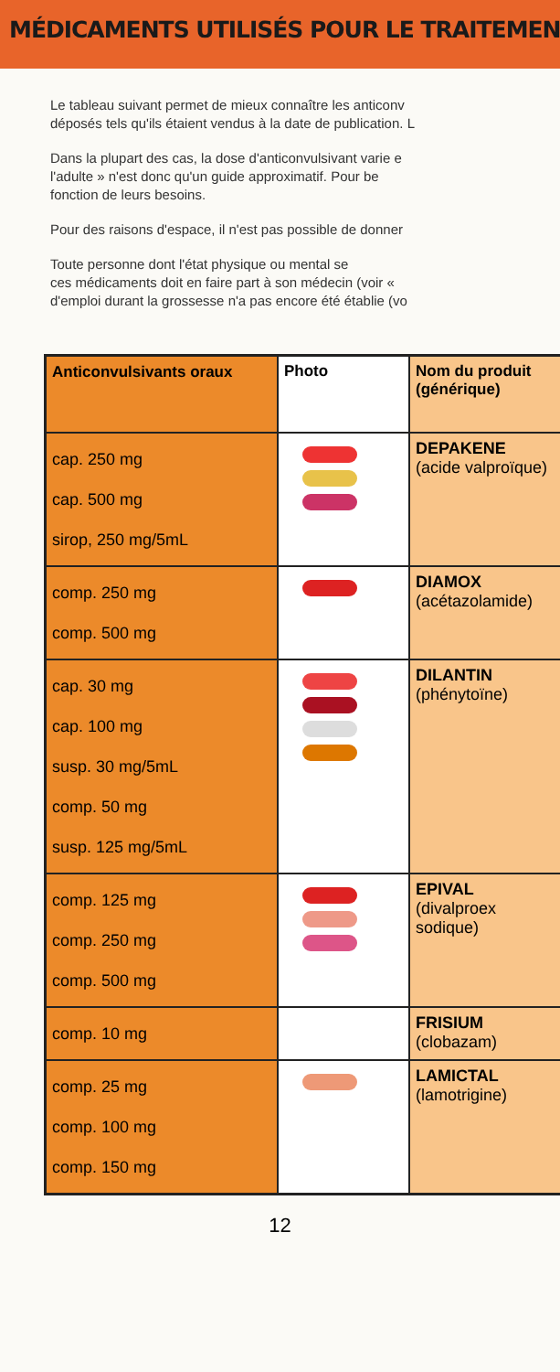MÉDICAMENTS UTILISÉS POUR LE TRAITEMENT
Le tableau suivant permet de mieux connaître les anticonv
déposés tels qu'ils étaient vendus à la date de publication. L
Dans la plupart des cas, la dose d'anticonvulsivant varie e
l'adulte » n'est donc qu'un guide approximatif. Pour be
fonction de leurs besoins.
Pour des raisons d'espace, il n'est pas possible de donner
Toute personne dont l'état physique ou mental se
ces médicaments doit en faire part à son médecin (voir «
d'emploi durant la grossesse n'a pas encore été établie (vo
| Anticonvulsivants oraux | Photo | Nom du produit (générique) |
| --- | --- | --- |
| cap. 250 mg cap. 500 mg sirop, 250 mg/5mL | | DEPAKENE (acide valproïque) |
| comp. 250 mg comp. 500 mg | | DIAMOX (acétazolamide) |
| cap. 30 mg cap. 100 mg susp. 30 mg/5mL comp. 50 mg susp. 125 mg/5mL | | DILANTIN (phénytoïne) |
| comp. 125 mg comp. 250 mg comp. 500 mg | | EPIVAL (divalproex sodique) |
| comp. 10 mg | | FRISIUM (clobazam) |
| comp. 25 mg comp. 100 mg comp. 150 mg | | LAMICTAL (lamotrigine) |
12